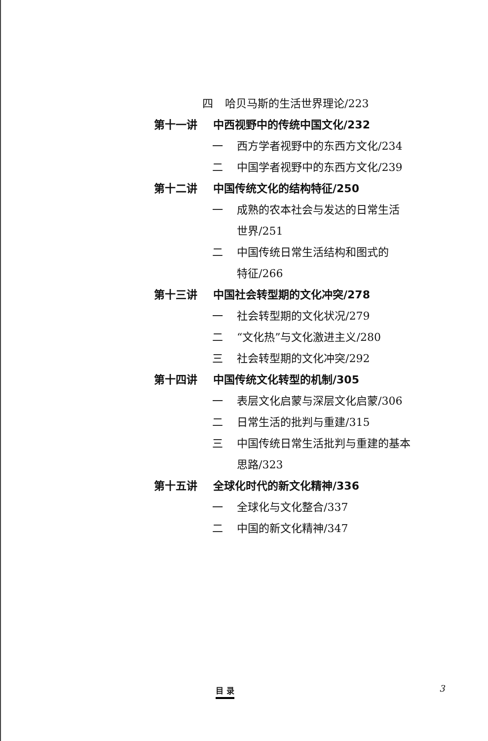四 哈贝马斯的生活世界理论/223
第十一讲 中西视野中的传统中国文化/232
一 西方学者视野中的东西方文化/234
二 中国学者视野中的东西方文化/239
第十二讲 中国传统文化的结构特征/250
一 成熟的农本社会与发达的日常生活
世界/251
二 中国传统日常生活结构和图式的
特征/266
第十三讲 中国社会转型期的文化冲突/278
一 社会转型期的文化状况/279
二 “文化热”与文化激进主义/280
三 社会转型期的文化冲突/292
第十四讲 中国传统文化转型的机制/305
一 表层文化启蒙与深层文化启蒙/306
二 日常生活的批判与重建/315
三 中国传统日常生活批判与重建的基本
思路/323
第十五讲 全球化时代的新文化精神/336
一 全球化与文化整合/337
二 中国的新文化精神/347
目 录 3